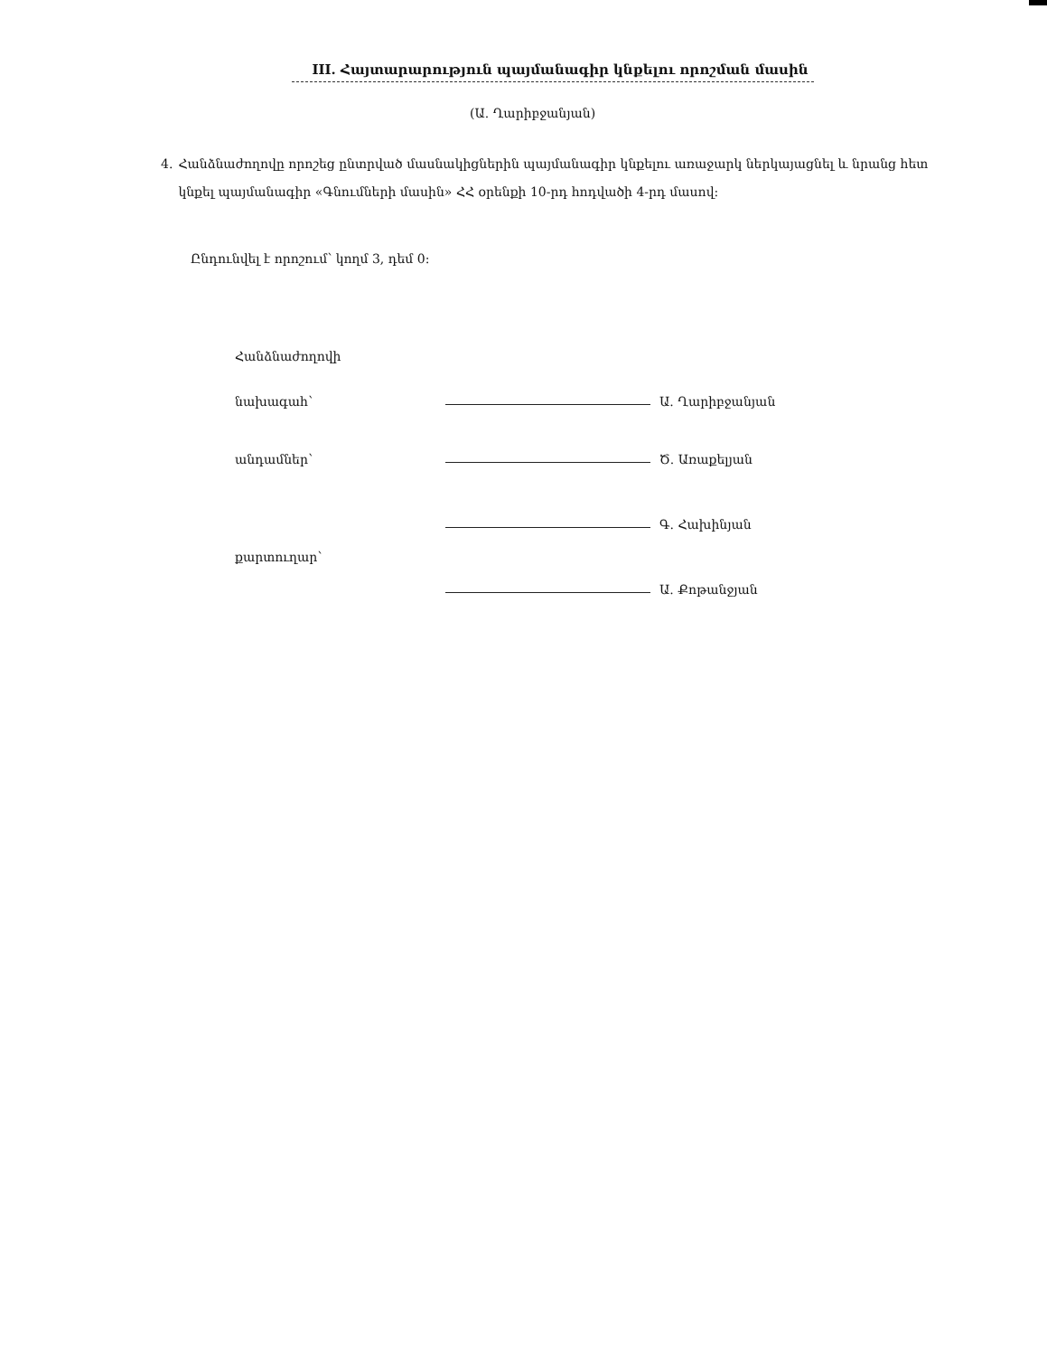III. Հայտարարություն պայմանագիր կնքելու որոշման մասին
(Ա. Ղարիբջանյան)
4. Հանձնաժողովը որոշեց ընտրված մասնակիցներին պայմանագիր կնքելու առաջարկ ներկայացնել և նրանց հետ կնքել պայմանագիր «Գնումների մասին» ՀՀ օրենքի 10-րդ հոդվածի 4-րդ մասով:
Ընդունվել է որոշում՝ կողմ 3, դեմ 0:
Հանձնաժողովի
նախագահ՝ Ա. Ղարիբջանյան
անդամներ՝ Ծ. Առաքելյան
Գ. Հախինյան
քարտուղար՝ Ա. Քոթանջյան